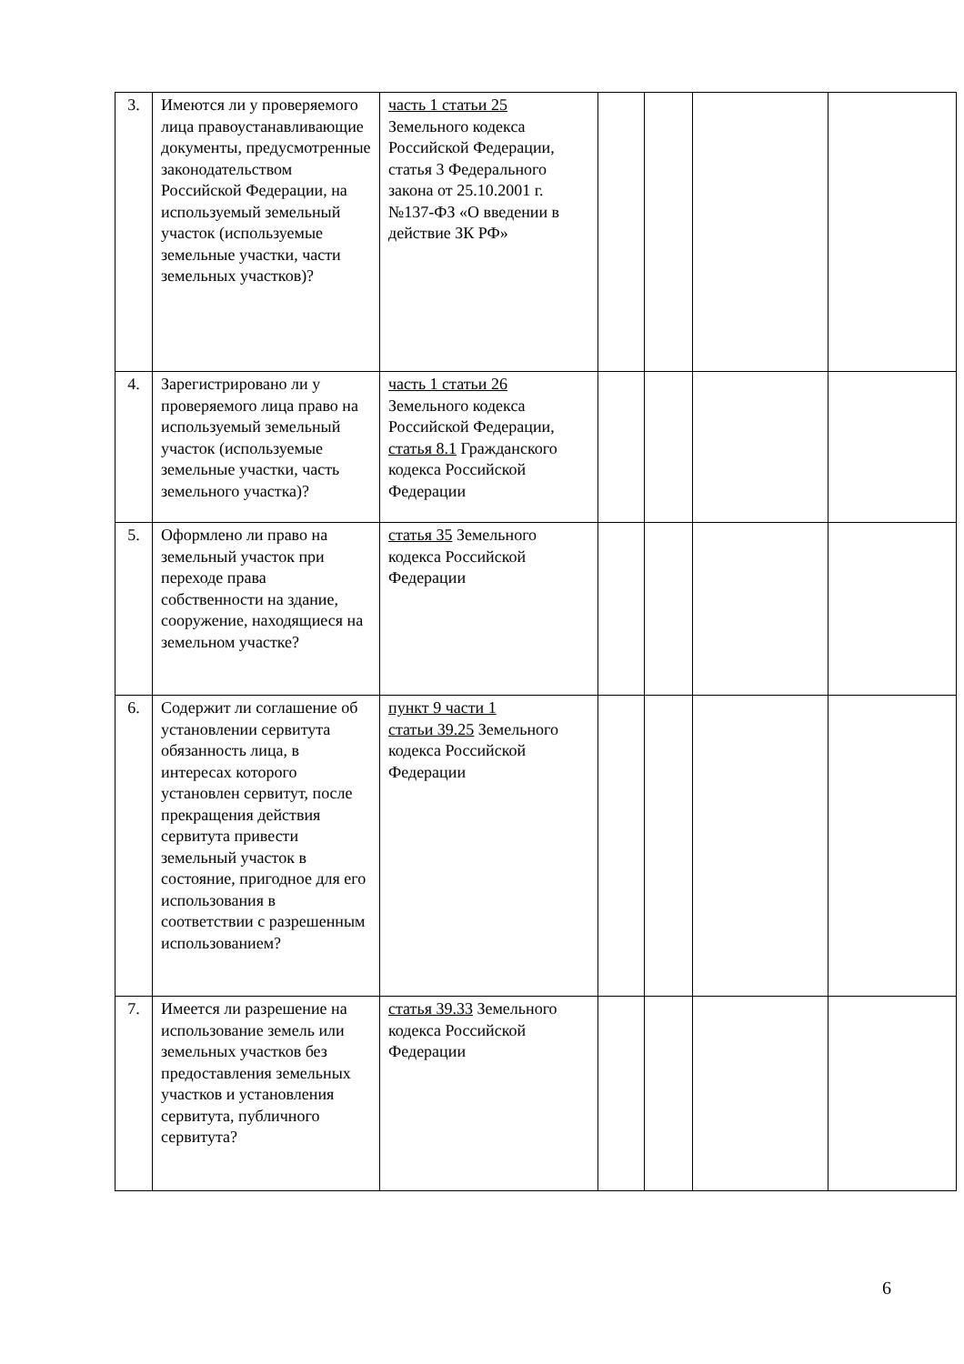| 3. | Имеются ли у проверяемого лица правоустанавливающие документы, предусмотренные законодательством Российской Федерации, на используемый земельный участок (используемые земельные участки, части земельных участков)? | часть 1 статьи 25 Земельного кодекса Российской Федерации, статья 3 Федерального закона от 25.10.2001 г. №137-ФЗ «О введении в действие ЗК РФ» | | | | |
| 4. | Зарегистрировано ли у проверяемого лица право на используемый земельный участок (используемые земельные участки, часть земельного участка)? | часть 1 статьи 26 Земельного кодекса Российской Федерации, статья 8.1 Гражданского кодекса Российской Федерации | | | | |
| 5. | Оформлено ли право на земельный участок при переходе права собственности на здание, сооружение, находящиеся на земельном участке? | статья 35 Земельного кодекса Российской Федерации | | | | |
| 6. | Содержит ли соглашение об установлении сервитута обязанность лица, в интересах которого установлен сервитут, после прекращения действия сервитута привести земельный участок в состояние, пригодное для его использования в соответствии с разрешенным использованием? | пункт 9 части 1 статьи 39.25 Земельного кодекса Российской Федерации | | | | |
| 7. | Имеется ли разрешение на использование земель или земельных участков без предоставления земельных участков и установления сервитута, публичного сервитута? | статья 39.33 Земельного кодекса Российской Федерации | | | | |
6